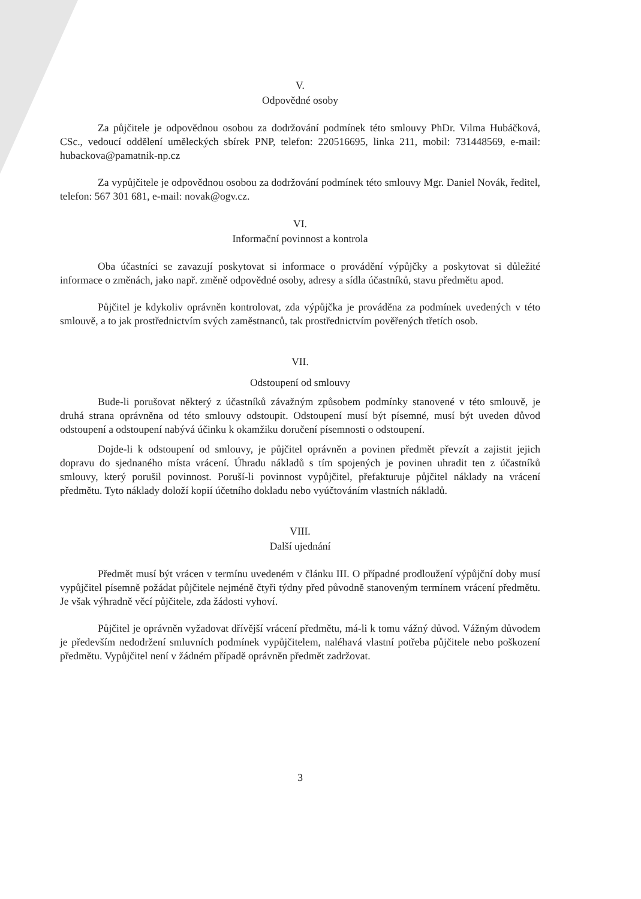V.
Odpovědné osoby
Za půjčitele je odpovědnou osobou za dodržování podmínek této smlouvy PhDr. Vilma Hubáčková, CSc., vedoucí oddělení uměleckých sbírek PNP, telefon: 220516695, linka 211, mobil: 731448569, e-mail: hubackova@pamatnik-np.cz
Za vypůjčitele je odpovědnou osobou za dodržování podmínek této smlouvy Mgr. Daniel Novák, ředitel, telefon: 567 301 681, e-mail: novak@ogv.cz.
VI.
Informační povinnost a kontrola
Oba účastníci se zavazují poskytovat si informace o provádění výpůjčky a poskytovat si důležité informace o změnách, jako např. změně odpovědné osoby, adresy a sídla účastníků, stavu předmětu apod.
Půjčitel je kdykoliv oprávněn kontrolovat, zda výpůjčka je prováděna za podmínek uvedených v této smlouvě, a to jak prostřednictvím svých zaměstnanců, tak prostřednictvím pověřených třetích osob.
VII.
Odstoupení od smlouvy
Bude-li porušovat některý z účastníků závažným způsobem podmínky stanovené v této smlouvě, je druhá strana oprávněna od této smlouvy odstoupit. Odstoupení musí být písemné, musí být uveden důvod odstoupení a odstoupení nabývá účinku k okamžiku doručení písemnosti o odstoupení.
Dojde-li k odstoupení od smlouvy, je půjčitel oprávněn a povinen předmět převzít a zajistit jejich dopravu do sjednaného místa vrácení. Úhradu nákladů s tím spojených je povinen uhradit ten z účastníků smlouvy, který porušil povinnost. Poruší-li povinnost vypůjčitel, přefakturuje půjčitel náklady na vrácení předmětu. Tyto náklady doloží kopií účetního dokladu nebo vyúčtováním vlastních nákladů.
VIII.
Další ujednání
Předmět musí být vrácen v termínu uvedeném v článku III. O případné prodloužení výpůjční doby musí vypůjčitel písemně požádat půjčitele nejméně čtyři týdny před původně stanoveným termínem vrácení předmětu. Je však výhradně věcí půjčitele, zda žádosti vyhoví.
Půjčitel je oprávněn vyžadovat dřívější vrácení předmětu, má-li k tomu vážný důvod. Vážným důvodem je především nedodržení smluvních podmínek vypůjčitelem, naléhavá vlastní potřeba půjčitele nebo poškození předmětu. Vypůjčitel není v žádném případě oprávněn předmět zadržovat.
3